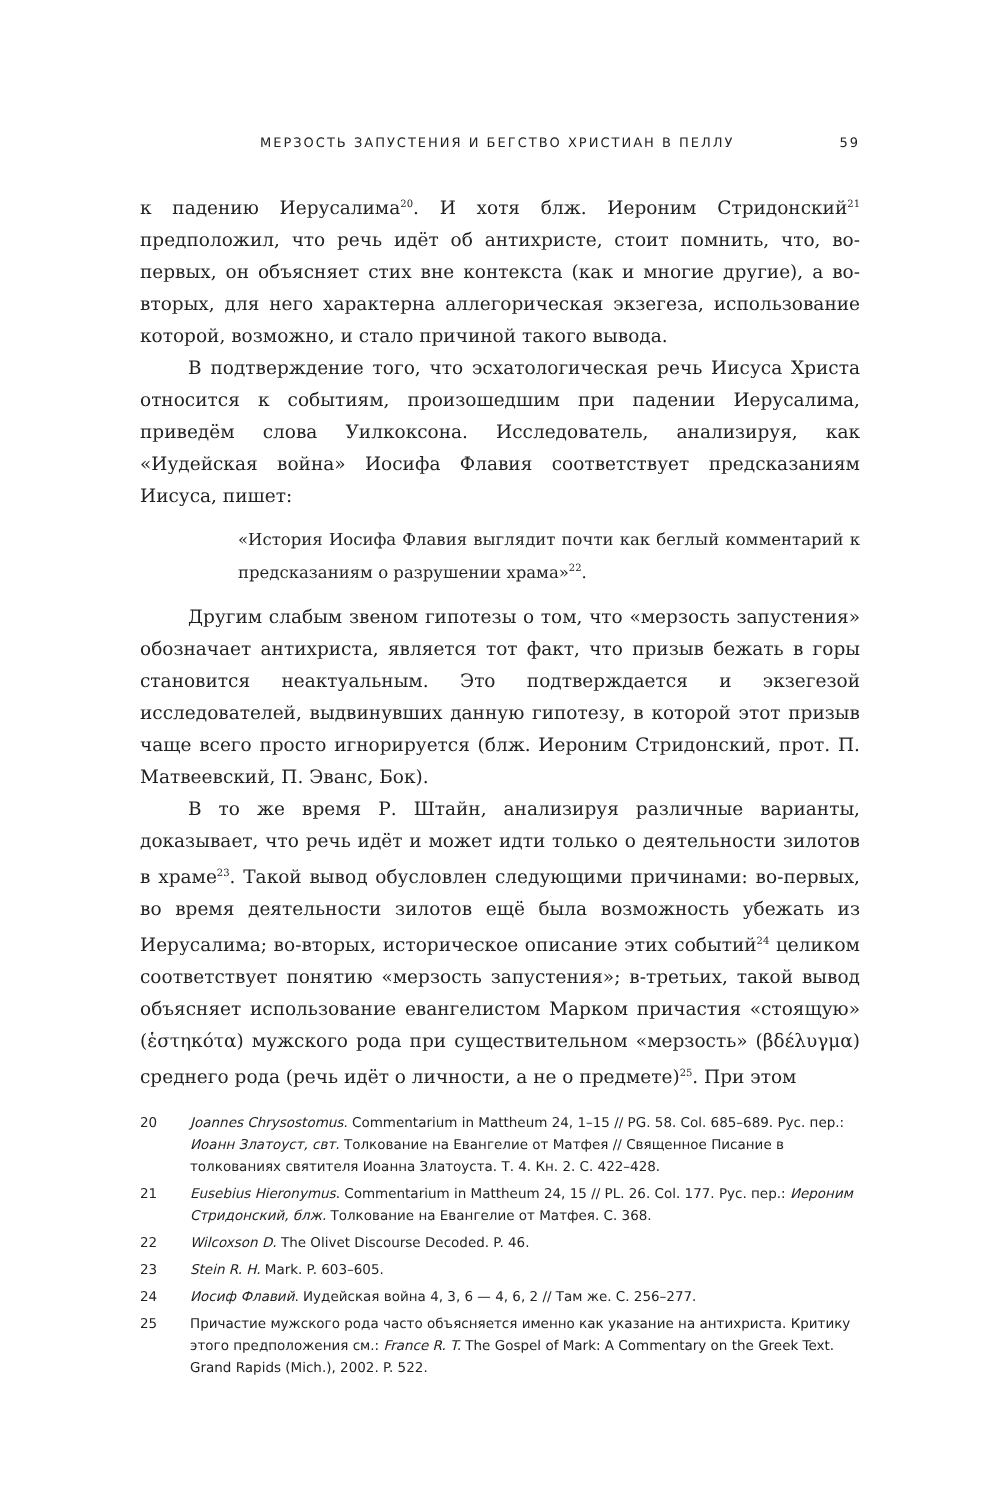МЕРЗОСТЬ ЗАПУСТЕНИЯ И БЕГСТВО ХРИСТИАН В ПЕЛЛУ 59
к падению Иерусалима<sup>20</sup>. И хотя блж. Иероним Стридонский<sup>21</sup> предположил, что речь идёт об антихристе, стоит помнить, что, во-первых, он объясняет стих вне контекста (как и многие другие), а во-вторых, для него характерна аллегорическая экзегеза, использование которой, возможно, и стало причиной такого вывода.
В подтверждение того, что эсхатологическая речь Иисуса Христа относится к событиям, произошедшим при падении Иерусалима, приведём слова Уилкоксона. Исследователь, анализируя, как «Иудейская война» Иосифа Флавия соответствует предсказаниям Иисуса, пишет:
«История Иосифа Флавия выглядит почти как беглый комментарий к предсказаниям о разрушении храма»<sup>22</sup>.
Другим слабым звеном гипотезы о том, что «мерзость запустения» обозначает антихриста, является тот факт, что призыв бежать в горы становится неактуальным. Это подтверждается и экзегезой исследователей, выдвинувших данную гипотезу, в которой этот призыв чаще всего просто игнорируется (блж. Иероним Стридонский, прот. П. Матвеевский, П. Эванс, Бок).
В то же время Р. Штайн, анализируя различные варианты, доказывает, что речь идёт и может идти только о деятельности зилотов в храме<sup>23</sup>. Такой вывод обусловлен следующими причинами: во-первых, во время деятельности зилотов ещё была возможность убежать из Иерусалима; во-вторых, историческое описание этих событий<sup>24</sup> целиком соответствует понятию «мерзость запустения»; в-третьих, такой вывод объясняет использование евангелистом Марком причастия «стоящую» (ἑστηκότα) мужского рода при существительном «мерзость» (βδέλυγμα) среднего рода (речь идёт о личности, а не о предмете)<sup>25</sup>. При этом
20 Joannes Chrysostomus. Commentarium in Mattheum 24, 1–15 // PG. 58. Col. 685–689. Рус. пер.: Иоанн Златоуст, свт. Толкование на Евангелие от Матфея // Священное Писание в толкованиях святителя Иоанна Златоуста. Т. 4. Кн. 2. С. 422–428.
21 Eusebius Hieronymus. Commentarium in Mattheum 24, 15 // PL. 26. Col. 177. Рус. пер.: Иероним Стридонский, блж. Толкование на Евангелие от Матфея. С. 368.
22 Wilcoxson D. The Olivet Discourse Decoded. P. 46.
23 Stein R. H. Mark. P. 603–605.
24 Иосиф Флавий. Иудейская война 4, 3, 6 — 4, 6, 2 // Там же. С. 256–277.
25 Причастие мужского рода часто объясняется именно как указание на антихриста. Критику этого предположения см.: France R. T. The Gospel of Mark: A Commentary on the Greek Text. Grand Rapids (Mich.), 2002. P. 522.